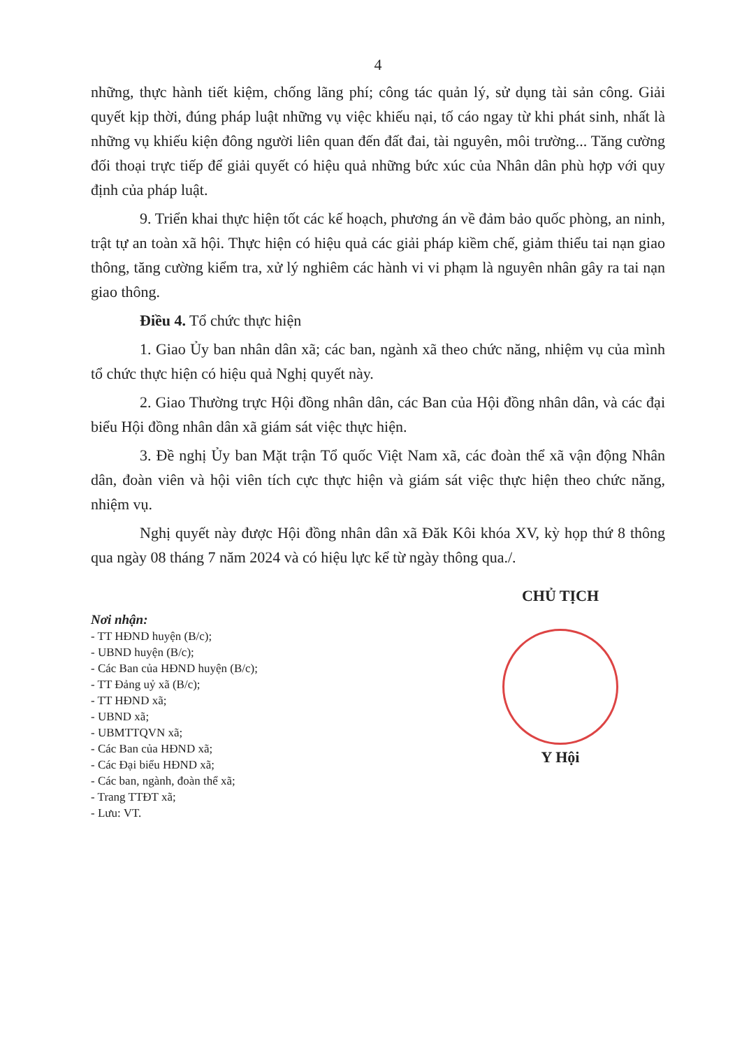4
những, thực hành tiết kiệm, chống lãng phí; công tác quản lý, sử dụng tài sản công. Giải quyết kịp thời, đúng pháp luật những vụ việc khiếu nại, tố cáo ngay từ khi phát sinh, nhất là những vụ khiếu kiện đông người liên quan đến đất đai, tài nguyên, môi trường... Tăng cường đối thoại trực tiếp để giải quyết có hiệu quả những bức xúc của Nhân dân phù hợp với quy định của pháp luật.
9. Triển khai thực hiện tốt các kế hoạch, phương án về đảm bảo quốc phòng, an ninh, trật tự an toàn xã hội. Thực hiện có hiệu quả các giải pháp kiềm chế, giảm thiểu tai nạn giao thông, tăng cường kiểm tra, xử lý nghiêm các hành vi vi phạm là nguyên nhân gây ra tai nạn giao thông.
Điều 4. Tổ chức thực hiện
1. Giao Ủy ban nhân dân xã; các ban, ngành xã theo chức năng, nhiệm vụ của mình tổ chức thực hiện có hiệu quả Nghị quyết này.
2. Giao Thường trực Hội đồng nhân dân, các Ban của Hội đồng nhân dân, và các đại biểu Hội đồng nhân dân xã giám sát việc thực hiện.
3. Đề nghị Ủy ban Mặt trận Tổ quốc Việt Nam xã, các đoàn thể xã vận động Nhân dân, đoàn viên và hội viên tích cực thực hiện và giám sát việc thực hiện theo chức năng, nhiệm vụ.
Nghị quyết này được Hội đồng nhân dân xã Đăk Kôi khóa XV, kỳ họp thứ 8 thông qua ngày 08 tháng 7 năm 2024 và có hiệu lực kể từ ngày thông qua./.
Nơi nhận:
- TT HĐND huyện (B/c);
- UBND huyện (B/c);
- Các Ban của HĐND huyện (B/c);
- TT Đảng uỷ xã (B/c);
- TT HĐND xã;
- UBND xã;
- UBMTTQVN xã;
- Các Ban của HĐND xã;
- Các Đại biểu HĐND xã;
- Các ban, ngành, đoàn thể xã;
- Trang TTĐT xã;
- Lưu: VT.
CHỦ TỊCH
Y Hội